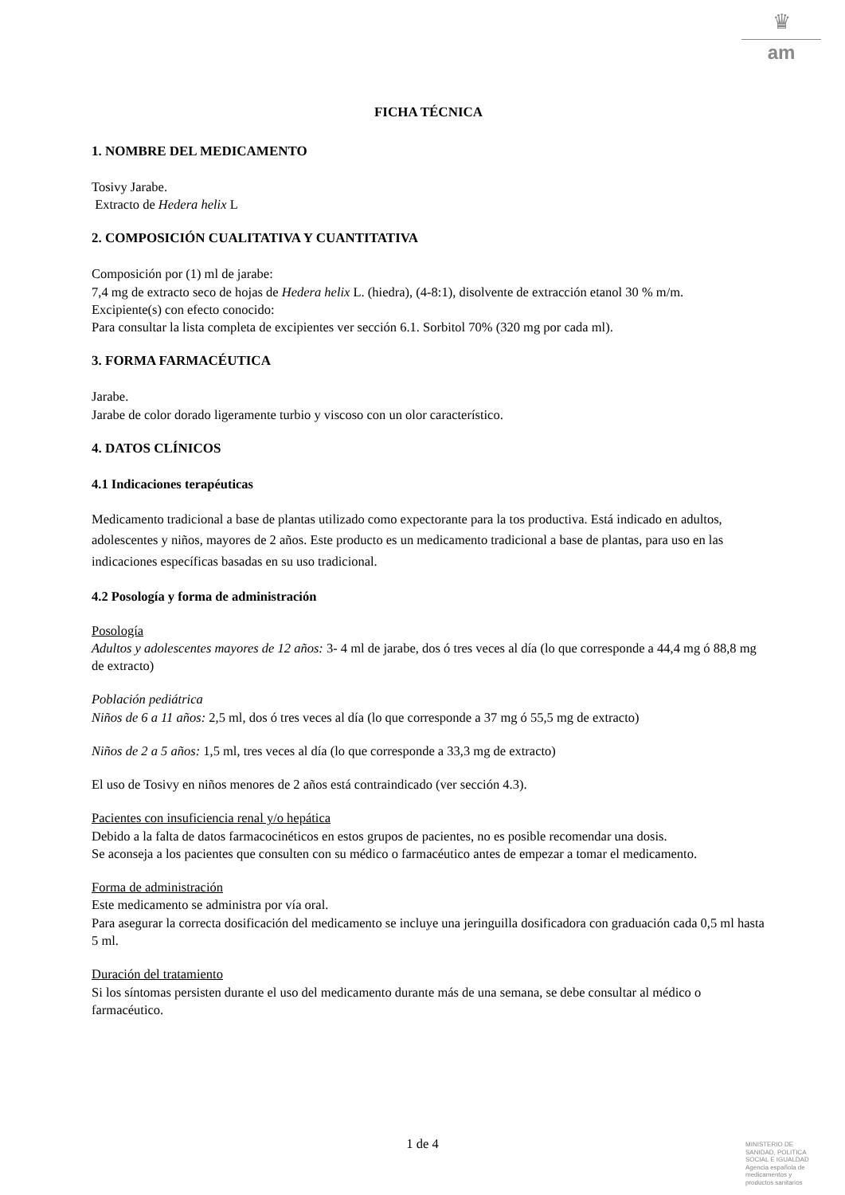♛
am
FICHA TÉCNICA
1. NOMBRE DEL MEDICAMENTO
Tosivy Jarabe.
Extracto de Hedera helix L
2. COMPOSICIÓN CUALITATIVA Y CUANTITATIVA
Composición por (1) ml de jarabe:
7,4 mg de extracto seco de hojas de Hedera helix L. (hiedra), (4-8:1), disolvente de extracción etanol 30 % m/m.
Excipiente(s) con efecto conocido:
Para consultar la lista completa de excipientes ver sección 6.1. Sorbitol 70% (320 mg por cada ml).
3. FORMA FARMACÉUTICA
Jarabe.
Jarabe de color dorado ligeramente turbio y viscoso con un olor característico.
4. DATOS CLÍNICOS
4.1 Indicaciones terapéuticas
Medicamento tradicional a base de plantas utilizado como expectorante para la tos productiva. Está indicado en adultos, adolescentes y niños, mayores de 2 años. Este producto es un medicamento tradicional a base de plantas, para uso en las indicaciones específicas basadas en su uso tradicional.
4.2 Posología y forma de administración
Posología
Adultos y adolescentes mayores de 12 años: 3- 4 ml de jarabe, dos ó tres veces al día (lo que corresponde a 44,4 mg ó 88,8 mg de extracto)
Población pediátrica
Niños de 6 a 11 años: 2,5 ml, dos ó tres veces al día (lo que corresponde a 37 mg ó 55,5 mg de extracto)
Niños de 2 a 5 años: 1,5 ml, tres veces al día (lo que corresponde a 33,3 mg de extracto)
El uso de Tosivy en niños menores de 2 años está contraindicado (ver sección 4.3).
Pacientes con insuficiencia renal y/o hepática
Debido a la falta de datos farmacocinéticos en estos grupos de pacientes, no es posible recomendar una dosis.
Se aconseja a los pacientes que consulten con su médico o farmacéutico antes de empezar a tomar el medicamento.
Forma de administración
Este medicamento se administra por vía oral.
Para asegurar la correcta dosificación del medicamento se incluye una jeringuilla dosificadora con graduación cada 0,5 ml hasta 5 ml.
Duración del tratamiento
Si los síntomas persisten durante el uso del medicamento durante más de una semana, se debe consultar al médico o farmacéutico.
1 de 4
MINISTERIO DE
SANIDAD, POLITICA
SOCIAL E IGUALDAD
Agencia española de
medicamentos y
productos sanitarios